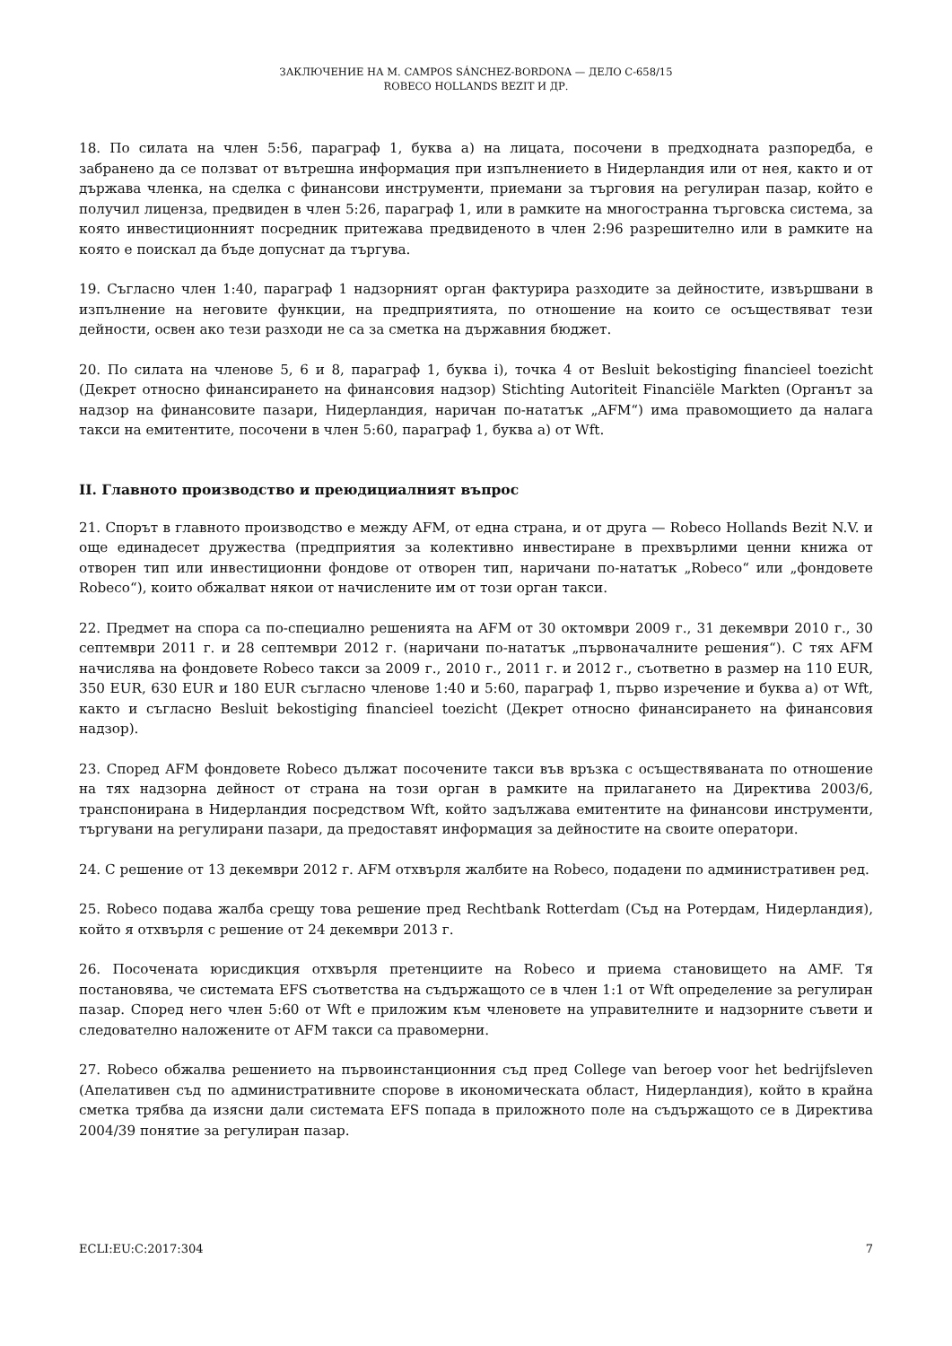ЗАКЛЮЧЕНИЕ НА M. CAMPOS SÁNCHEZ-BORDONA — ДЕЛО C-658/15
ROBECO HOLLANDS BEZIT И ДР.
18. По силата на член 5:56, параграф 1, буква a) на лицата, посочени в предходната разпоредба, е забранено да се ползват от вътрешна информация при изпълнението в Нидерландия или от нея, както и от държава членка, на сделка с финансови инструменти, приемани за търговия на регулиран пазар, който е получил лиценза, предвиден в член 5:26, параграф 1, или в рамките на многостранна търговска система, за която инвестиционният посредник притежава предвиденото в член 2:96 разрешително или в рамките на която е поискал да бъде допуснат да търгува.
19. Съгласно член 1:40, параграф 1 надзорният орган фактурира разходите за дейностите, извършвани в изпълнение на неговите функции, на предприятията, по отношение на които се осъществяват тези дейности, освен ако тези разходи не са за сметка на държавния бюджет.
20. По силата на членове 5, 6 и 8, параграф 1, буква i), точка 4 от Besluit bekostiging financieel toezicht (Декрет относно финансирането на финансовия надзор) Stichting Autoriteit Financiële Markten (Органът за надзор на финансовите пазари, Нидерландия, наричан по-нататък „AFM“) има правомощието да налага такси на емитентите, посочени в член 5:60, параграф 1, буква a) от Wft.
II. Главното производство и преюдициалният въпрос
21. Спорът в главното производство е между AFM, от една страна, и от друга — Robeco Hollands Bezit N.V. и още единадесет дружества (предприятия за колективно инвестиране в прехвърлими ценни книжа от отворен тип или инвестиционни фондове от отворен тип, наричани по-нататък „Robeco“ или „фондовете Robeco“), които обжалват някои от начислените им от този орган такси.
22. Предмет на спора са по-специално решенията на AFM от 30 октомври 2009 г., 31 декември 2010 г., 30 септември 2011 г. и 28 септември 2012 г. (наричани по-нататък „първоначалните решения“). С тях AFM начислява на фондовете Robeco такси за 2009 г., 2010 г., 2011 г. и 2012 г., съответно в размер на 110 EUR, 350 EUR, 630 EUR и 180 EUR съгласно членове 1:40 и 5:60, параграф 1, първо изречение и буква a) от Wft, както и съгласно Besluit bekostiging financieel toezicht (Декрет относно финансирането на финансовия надзор).
23. Според AFM фондовете Robeco дължат посочените такси във връзка с осъществяваната по отношение на тях надзорна дейност от страна на този орган в рамките на прилагането на Директива 2003/6, транспонирана в Нидерландия посредством Wft, който задължава емитентите на финансови инструменти, търгувани на регулирани пазари, да предоставят информация за дейностите на своите оператори.
24. С решение от 13 декември 2012 г. AFM отхвърля жалбите на Robeco, подадени по административен ред.
25. Robeco подава жалба срещу това решение пред Rechtbank Rotterdam (Съд на Ротердам, Нидерландия), който я отхвърля с решение от 24 декември 2013 г.
26. Посочената юрисдикция отхвърля претенциите на Robeco и приема становището на AMF. Тя постановява, че системата EFS съответства на съдържащото се в член 1:1 от Wft определение за регулиран пазар. Според него член 5:60 от Wft е приложим към членовете на управителните и надзорните съвети и следователно наложените от AFM такси са правомерни.
27. Robeco обжалва решението на първоинстанционния съд пред College van beroep voor het bedrijfsleven (Апелативен съд по административните спорове в икономическата област, Нидерландия), който в крайна сметка трябва да изясни дали системата EFS попада в приложното поле на съдържащото се в Директива 2004/39 понятие за регулиран пазар.
ECLI:EU:C:2017:304 7